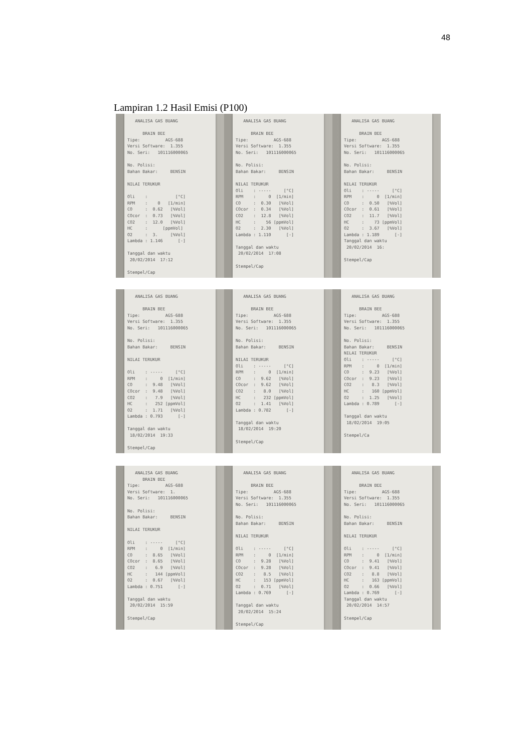48
Lampiran 1.2 Hasil Emisi (P100)
   ANALISA GAS BUANG

      BRAIN BEE
Tipe:          AGS-688
Versi Software:  1.355
No. Seri:   101116000065

No. Polisi:
Bahan Bakar:     BENSIN

NILAI TERUKUR

Oli    :           [°C]
RPM    :    0   [1/min]
CO     :  0.62   [%Vol]
COcor  :  0.73   [%Vol]
CO2    :  12.0   [%Vol]
HC     :      [ppmVol]
O2     :  3.     [%Vol]
Lambda : 1.146      [-]

Tanggal dan waktu
 20/02/2014  17:12

Stempel/Cap
   ANALISA GAS BUANG

      BRAIN BEE
Tipe:          AGS-688
Versi Software:  1.355
No. Seri:   101116000065

No. Polisi:
Bahan Bakar:     BENSIN

NILAI TERUKUR
Oli    : -----     [°C]
RPM    :     0  [1/min]
CO     :  0.30   [%Vol]
COcor  :  0.34   [%Vol]
CO2    :  12.8   [%Vol]
HC     :    56 [ppmVol]
O2     :  2.30   [%Vol]
Lambda : 1.110      [-]

Tanggal dan waktu
 20/02/2014  17:08

Stempel/Cap
   ANALISA GAS BUANG

      BRAIN BEE
Tipe:          AGS-688
Versi Software:  1.355
No. Seri:   101116000065

No. Polisi:
Bahan Bakar:     BENSIN

NILAI TERUKUR
Oli    : -----     [°C]
RPM    :     0  [1/min]
CO     :  0.50   [%Vol]
COcor  :  0.61   [%Vol]
CO2    :  11.7   [%Vol]
HC     :    73 [ppmVol]
O2     :  3.67   [%Vol]
Lambda : 1.189      [-]
Tanggal dan waktu
 20/02/2014  16:

Stempel/Cap
   ANALISA GAS BUANG

      BRAIN BEE
Tipe:          AGS-688
Versi Software:  1.355
No. Seri:   101116000065

No. Polisi:
Bahan Bakar:     BENSIN

NILAI TERUKUR

Oli    : -----     [°C]
RPM    :     0  [1/min]
CO     :  9.48   [%Vol]
COcor  :  9.48   [%Vol]
CO2    :   7.9   [%Vol]
HC     :   252 [ppmVol]
O2     :  1.71   [%Vol]
Lambda : 0.793      [-]

Tanggal dan waktu
 18/02/2014  19:33

Stempel/Cap
   ANALISA GAS BUANG

      BRAIN BEE
Tipe:          AGS-688
Versi Software:  1.355
No. Seri:   101116000065

No. Polisi:
Bahan Bakar:     BENSIN

NILAI TERUKUR
Oli    : -----     [°C]
RPM    :     0  [1/min]
CO     :  9.62   [%Vol]
COcor  :  9.62   [%Vol]
CO2    :   8.0   [%Vol]
HC     :   232 [ppmVol]
O2     :  1.41   [%Vol]
Lambda : 0.782      [-]

Tanggal dan waktu
 18/02/2014  19:20

Stempel/Cap
   ANALISA GAS BUANG

      BRAIN BEE
Tipe:          AGS-688
Versi Software:  1.355
No. Seri:   101116000065

No. Polisi:
Bahan Bakar:     BENSIN
NILAI TERUKUR
Oli    : -----     [°C]
RPM    :     0  [1/min]
CO     :  9.23   [%Vol]
COcor  :  9.23   [%Vol]
CO2    :   8.3   [%Vol]
HC     :   160 [ppmVol]
O2     :  1.25   [%Vol]
Lambda : 0.789      [-]

Tanggal dan waktu
 18/02/2014  19:05

Stempel/Ca
   ANALISA GAS BUANG
      BRAIN BEE
Tipe:          AGS-688
Versi Software:  1.
No. Seri:   101116000065

No. Polisi:
Bahan Bakar:     BENSIN

NILAI TERUKUR

Oli    : -----     [°C]
RPM    :     0  [1/min]
CO     :  8.65   [%Vol]
COcor  :  8.65   [%Vol]
CO2    :   6.9   [%Vol]
HC     :   144 [ppmVol]
O2     :  0.67   [%Vol]
Lambda : 0.751      [-]

Tanggal dan waktu
 20/02/2014  15:59

Stempel/Cap
   ANALISA GAS BUANG

      BRAIN BEE
Tipe:          AGS-688
Versi Software:  1.355
No. Seri:   101116000065

No. Polisi:
Bahan Bakar:     BENSIN

NILAI TERUKUR

Oli    : -----     [°C]
RPM    :     0  [1/min]
CO     :  9.28   [%Vol]
COcor  :  9.28   [%Vol]
CO2    :   8.5   [%Vol]
HC     :   153 [ppmVol]
O2     :  0.71   [%Vol]
Lambda : 0.769      [-]

Tanggal dan waktu
 20/02/2014  15:24

Stempel/Cap
   ANALISA GAS BUANG

      BRAIN BEE
Tipe:          AGS-688
Versi Software:  1.355
No. Seri:   101116000065

No. Polisi:
Bahan Bakar:     BENSIN

NILAI TERUKUR

Oli    : -----     [°C]
RPM    :     0  [1/min]
CO     :  9.41   [%Vol]
COcor  :  9.41   [%Vol]
CO2    :   8.8   [%Vol]
HC     :   163 [ppmVol]
O2     :  0.66   [%Vol]
Lambda : 0.769      [-]
Tanggal dan waktu
 20/02/2014  14:57

Stempel/Cap